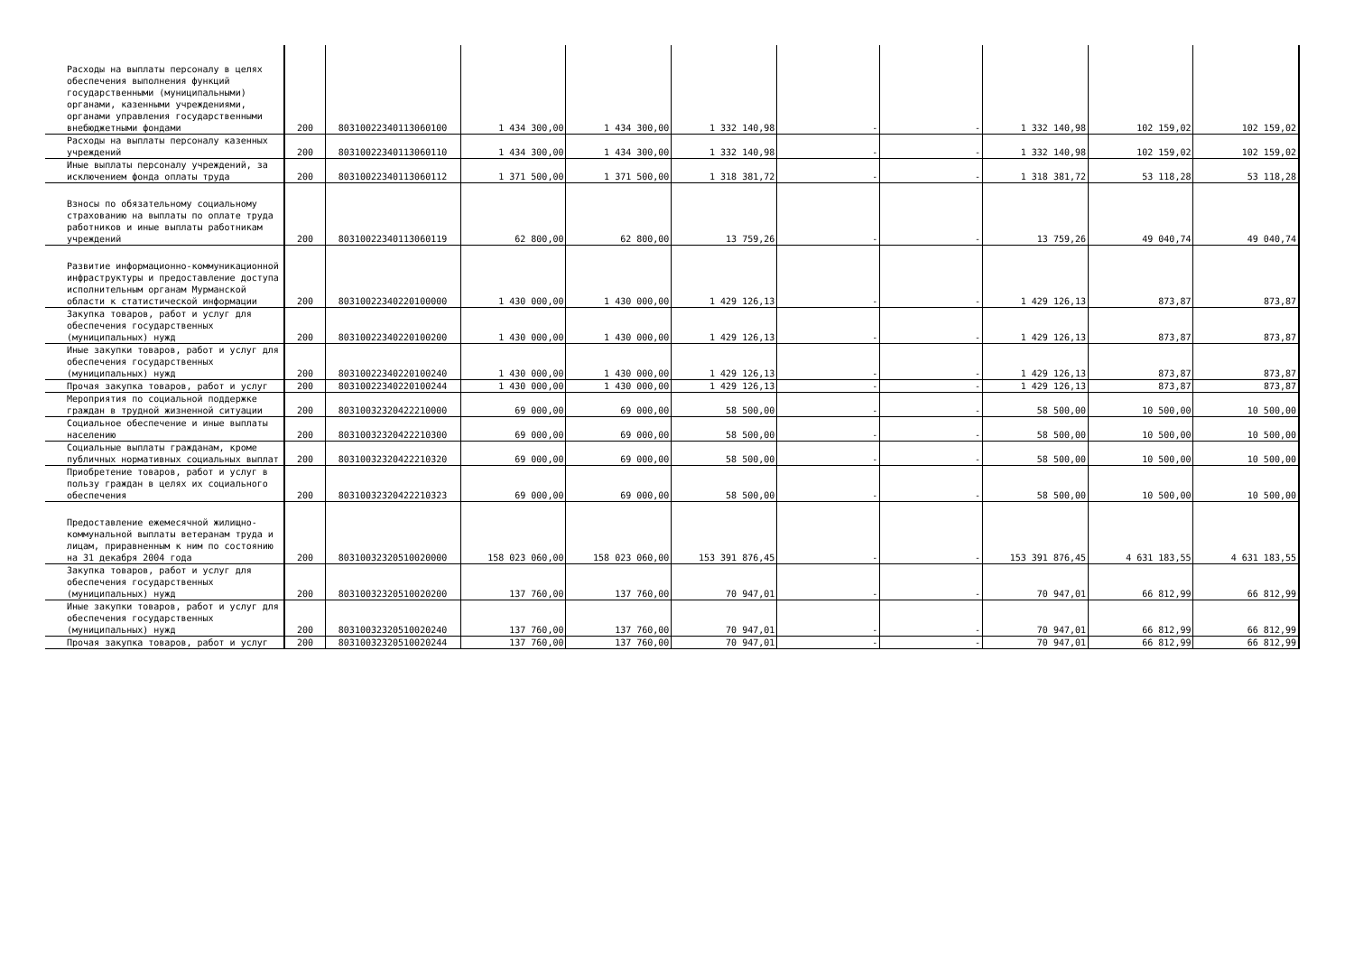| Расходы на выплаты персоналу в целях обеспечения выполнения функций государственными (муниципальными) органами, казенными учреждениями, органами управления государственными внебюджетными фондами | 200 | 80310022340113060100 | 1 434 300,00 | 1 434 300,00 | 1 332 140,98 | - | - | 1 332 140,98 | 102 159,02 | 102 159,02 |
| Расходы на выплаты персоналу казенных учреждений | 200 | 80310022340113060110 | 1 434 300,00 | 1 434 300,00 | 1 332 140,98 | - | - | 1 332 140,98 | 102 159,02 | 102 159,02 |
| Иные выплаты персоналу учреждений, за исключением фонда оплаты труда | 200 | 80310022340113060112 | 1 371 500,00 | 1 371 500,00 | 1 318 381,72 | - | - | 1 318 381,72 | 53 118,28 | 53 118,28 |
| Взносы по обязательному социальному страхованию на выплаты по оплате труда работников и иные выплаты работникам учреждений | 200 | 80310022340113060119 | 62 800,00 | 62 800,00 | 13 759,26 | - | - | 13 759,26 | 49 040,74 | 49 040,74 |
| Развитие информационно-коммуникационной инфраструктуры и предоставление доступа исполнительным органам Мурманской области к статистической информации | 200 | 80310022340220100000 | 1 430 000,00 | 1 430 000,00 | 1 429 126,13 | - | - | 1 429 126,13 | 873,87 | 873,87 |
| Закупка товаров, работ и услуг для обеспечения государственных (муниципальных) нужд | 200 | 80310022340220100200 | 1 430 000,00 | 1 430 000,00 | 1 429 126,13 | - | - | 1 429 126,13 | 873,87 | 873,87 |
| Иные закупки товаров, работ и услуг для обеспечения государственных (муниципальных) нужд | 200 | 80310022340220100240 | 1 430 000,00 | 1 430 000,00 | 1 429 126,13 | - | - | 1 429 126,13 | 873,87 | 873,87 |
| Прочая закупка товаров, работ и услуг | 200 | 80310022340220100244 | 1 430 000,00 | 1 430 000,00 | 1 429 126,13 | - | - | 1 429 126,13 | 873,87 | 873,87 |
| Мероприятия по социальной поддержке граждан в трудной жизненной ситуации | 200 | 80310032320422210000 | 69 000,00 | 69 000,00 | 58 500,00 | - | - | 58 500,00 | 10 500,00 | 10 500,00 |
| Социальное обеспечение и иные выплаты населению | 200 | 80310032320422210300 | 69 000,00 | 69 000,00 | 58 500,00 | - | - | 58 500,00 | 10 500,00 | 10 500,00 |
| Социальные выплаты гражданам, кроме публичных нормативных социальных выплат | 200 | 80310032320422210320 | 69 000,00 | 69 000,00 | 58 500,00 | - | - | 58 500,00 | 10 500,00 | 10 500,00 |
| Приобретение товаров, работ и услуг в пользу граждан в целях их социального обеспечения | 200 | 80310032320422210323 | 69 000,00 | 69 000,00 | 58 500,00 | - | - | 58 500,00 | 10 500,00 | 10 500,00 |
| Предоставление ежемесячной жилищно-коммунальной выплаты ветеранам труда и лицам, приравненным к ним по состоянию на 31 декабря 2004 года | 200 | 80310032320510020000 | 158 023 060,00 | 158 023 060,00 | 153 391 876,45 | - | - | 153 391 876,45 | 4 631 183,55 | 4 631 183,55 |
| Закупка товаров, работ и услуг для обеспечения государственных (муниципальных) нужд | 200 | 80310032320510020200 | 137 760,00 | 137 760,00 | 70 947,01 | - | - | 70 947,01 | 66 812,99 | 66 812,99 |
| Иные закупки товаров, работ и услуг для обеспечения государственных (муниципальных) нужд | 200 | 80310032320510020240 | 137 760,00 | 137 760,00 | 70 947,01 | - | - | 70 947,01 | 66 812,99 | 66 812,99 |
| Прочая закупка товаров, работ и услуг | 200 | 80310032320510020244 | 137 760,00 | 137 760,00 | 70 947,01 | - | - | 70 947,01 | 66 812,99 | 66 812,99 |